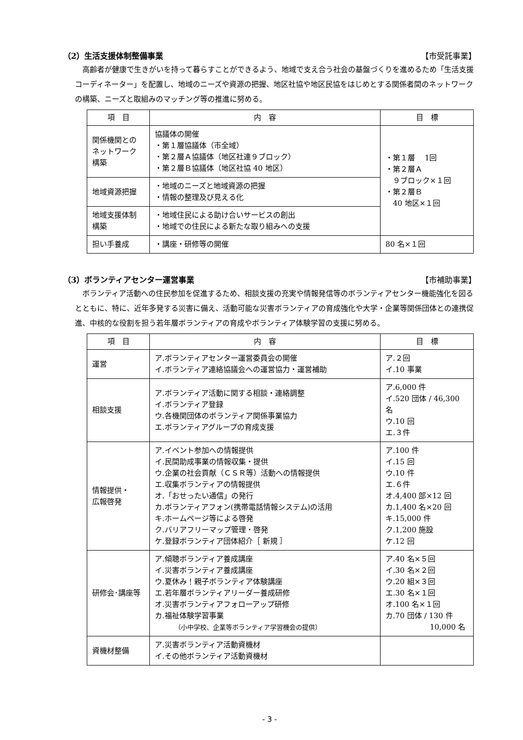（2）生活支援体制整備事業 【市受託事業】
高齢者が健康で生きがいを持って暮らすことができるよう、地域で支え合う社会の基盤づくりを進めるため「生活支援コーディネーター」を配置し、地域のニーズや資源の把握、地区社協や地区民協をはじめとする関係者間のネットワークの構築、ニーズと取組みのマッチング等の推進に努める。
| 項 目 | 内 容 | 目 標 |
| --- | --- | --- |
| 関係機関との ネットワーク 構築 | 協議体の開催 ・第１層協議体（市全域） ・第２層Ａ協議体（地区社連９ブロック） ・第２層Ｂ協議体（地区社協 40 地区） | ・第１層 1回 ・第２層Ａ ９ブロック×１回 ・第２層Ｂ 40 地区×１回 |
| 地域資源把握 | ・地域のニーズと地域資源の把握 ・情報の整理及び見える化 | |
| 地域支援体制 構築 | ・地域住民による助け合いサービスの創出 ・地域での住民による新たな取り組みへの支援 | |
| 担い手養成 | ・講座・研修等の開催 | 80 名×１回 |
（3）ボランティアセンター運営事業 【市補助事業】
ボランティア活動への住民参加を促進するため、相談支援の充実や情報発信等のボランティアセンター機能強化を図るとともに、特に、近年多発する災害に備え、活動可能な災害ボランティアの育成強化や大学・企業等関係団体との連携促進、中核的な役割を担う若年層ボランティアの育成やボランティア体験学習の支援に努める。
| 項 目 | 内 容 | 目 標 |
| --- | --- | --- |
| 運営 | ア.ボランティアセンター運営委員会の開催 イ.ボランティア連絡協議会への運営協力・運営補助 | ア.２回 イ.10 事業 |
| 相談支援 | ア.ボランティア活動に関する相談・連絡調整 イ.ボランティア登録 ウ.各機関団体のボランティア関係事業協力 エ.ボランティアグループの育成支援 | ア.6,000 件 イ.520 団体 / 46,300 名 ウ.10 回 エ.３件 |
| 情報提供・ 広報啓発 | ア.イベント参加への情報提供 イ.民間助成事業の情報収集・提供 ウ.企業の社会貢献（ＣＳＲ等）活動への情報提供 エ.収集ボランティアの情報提供 オ.「おせったい通信」の発行 カ.ボランティアフォン(携帯電話情報システム)の活用 キ.ホームページ等による啓発 ク.バリアフリーマップ管理・啓発 ケ.登録ボランティア団体紹介［ 新規 ］ | ア.100 件 イ.15 回 ウ.10 件 エ.６件 オ.4,400 部×12 回 カ.1,400 名×20 回 キ.15,000 件 ク.1,200 施設 ケ.12 回 |
| 研修会･講座等 | ア.傾聴ボランティア養成講座 イ.災害ボランティア養成講座 ウ.夏休み！親子ボランティア体験講座 エ.若年層ボランティアリーダー養成研修 オ.災害ボランティアフォローアップ研修 カ.福祉体験学習事業 （小中学校、企業等ボランティア学習機会の提供） | ア.40 名×５回 イ.30 名×２回 ウ.20 組×３回 エ.30 名×１回 オ.100 名×１回 カ.70 団体 / 130 件 10,000 名 |
| 資機材整備 | ア.災害ボランティア活動資機材 イ.その他ボランティア活動資機材 | |
- 3 -